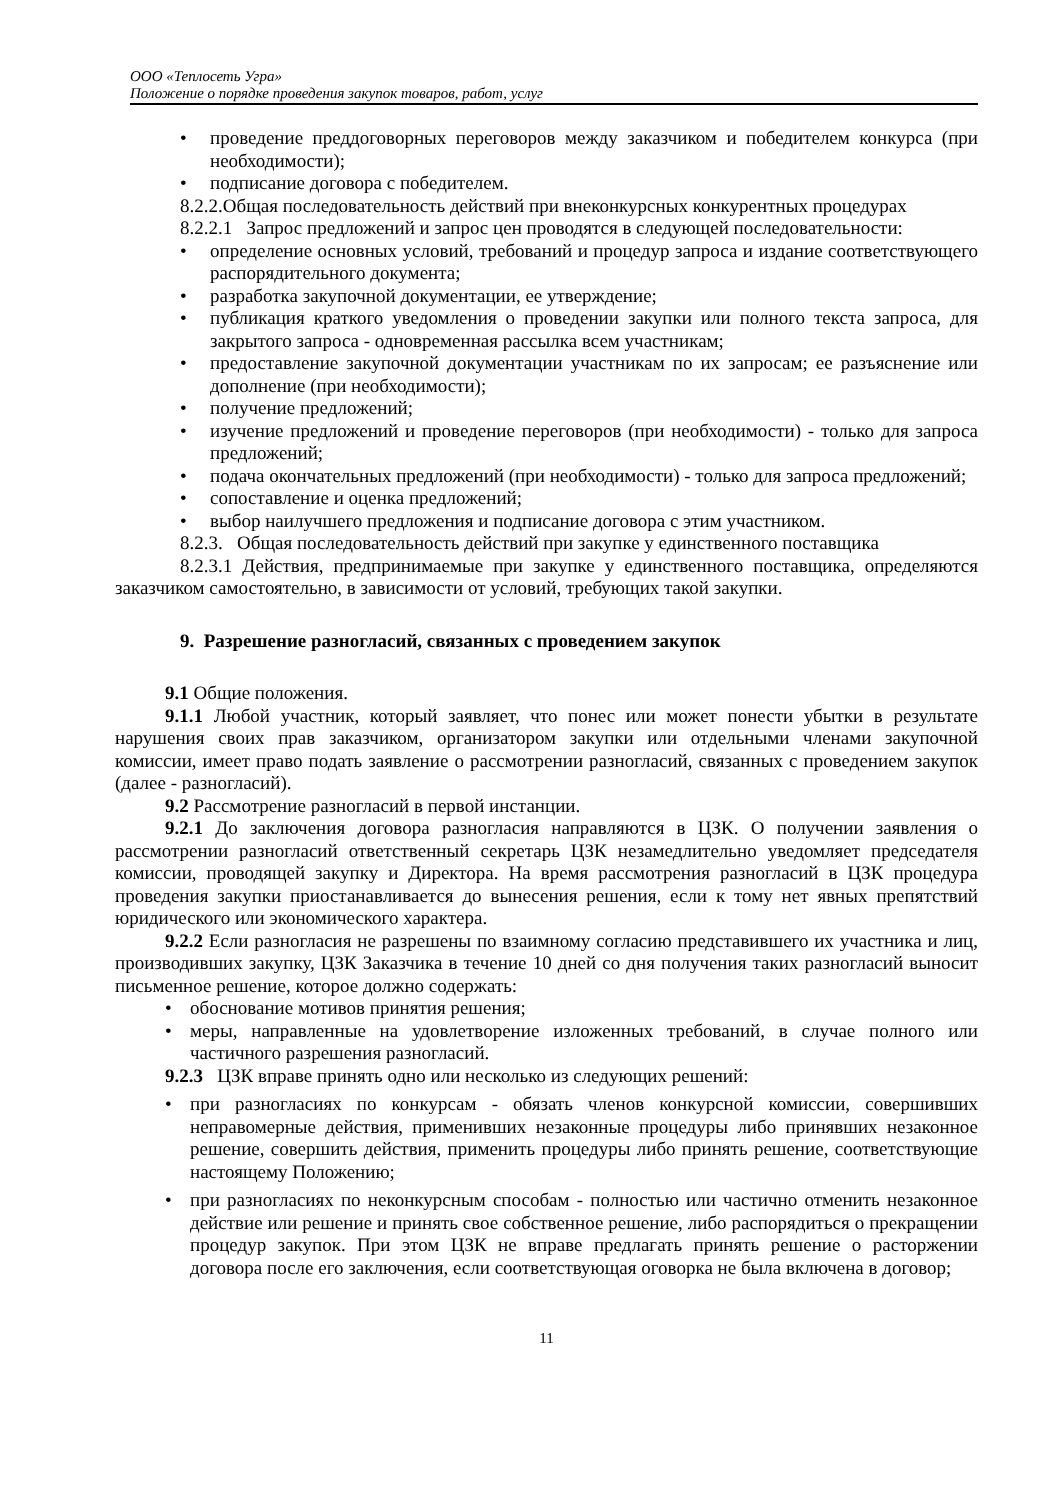ООО «Теплосеть Угра»
Положение о порядке проведения закупок товаров, работ, услуг
• проведение преддоговорных переговоров между заказчиком и победителем конкурса (при необходимости);
• подписание договора с победителем.
8.2.2.Общая последовательность действий при внеконкурсных конкурентных процедурах
8.2.2.1 Запрос предложений и запрос цен проводятся в следующей последовательности:
• определение основных условий, требований и процедур запроса и издание соответствующего распорядительного документа;
• разработка закупочной документации, ее утверждение;
• публикация краткого уведомления о проведении закупки или полного текста запроса, для закрытого запроса - одновременная рассылка всем участникам;
• предоставление закупочной документации участникам по их запросам; ее разъяснение или дополнение (при необходимости);
• получение предложений;
• изучение предложений и проведение переговоров (при необходимости) - только для запроса предложений;
• подача окончательных предложений (при необходимости) - только для запроса предложений;
• сопоставление и оценка предложений;
• выбор наилучшего предложения и подписание договора с этим участником.
8.2.3. Общая последовательность действий при закупке у единственного поставщика
8.2.3.1 Действия, предпринимаемые при закупке у единственного поставщика, определяются заказчиком самостоятельно, в зависимости от условий, требующих такой закупки.
9. Разрешение разногласий, связанных с проведением закупок
9.1 Общие положения.
9.1.1 Любой участник, который заявляет, что понес или может понести убытки в результате нарушения своих прав заказчиком, организатором закупки или отдельными членами закупочной комиссии, имеет право подать заявление о рассмотрении разногласий, связанных с проведением закупок (далее - разногласий).
9.2 Рассмотрение разногласий в первой инстанции.
9.2.1 До заключения договора разногласия направляются в ЦЗК. О получении заявления о рассмотрении разногласий ответственный секретарь ЦЗК незамедлительно уведомляет председателя комиссии, проводящей закупку и Директора. На время рассмотрения разногласий в ЦЗК процедура проведения закупки приостанавливается до вынесения решения, если к тому нет явных препятствий юридического или экономического характера.
9.2.2 Если разногласия не разрешены по взаимному согласию представившего их участника и лиц, производивших закупку, ЦЗК Заказчика в течение 10 дней со дня получения таких разногласий выносит письменное решение, которое должно содержать:
• обоснование мотивов принятия решения;
• меры, направленные на удовлетворение изложенных требований, в случае полного или частичного разрешения разногласий.
9.2.3 ЦЗК вправе принять одно или несколько из следующих решений:
• при разногласиях по конкурсам - обязать членов конкурсной комиссии, совершивших неправомерные действия, применивших незаконные процедуры либо принявших незаконное решение, совершить действия, применить процедуры либо принять решение, соответствующие настоящему Положению;
• при разногласиях по неконкурсным способам - полностью или частично отменить незаконное действие или решение и принять свое собственное решение, либо распорядиться о прекращении процедур закупок. При этом ЦЗК не вправе предлагать принять решение о расторжении договора после его заключения, если соответствующая оговорка не была включена в договор;
11